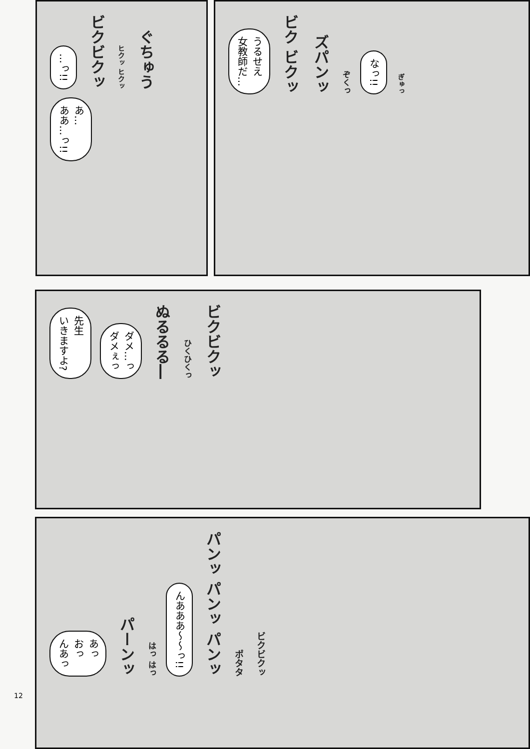うるせえ
女教師だ… ビク ビクッ ズパンッ ぞくっ なっ!! ぎゅっ
…っ!! ビクビクッ ヒクッ ヒクッ ぐちゅう あ…
ああ…っ!!
先生
いきますよ? ダメ…っ
ダメぇっ ぬるるる― ひくひくっ ビクビクッ
あっ
おっ
んあっ パーンッ はっ はっ んあああ〜〜っ!! パンッ パンッ パンッ ポタタ ビクビクッ
12